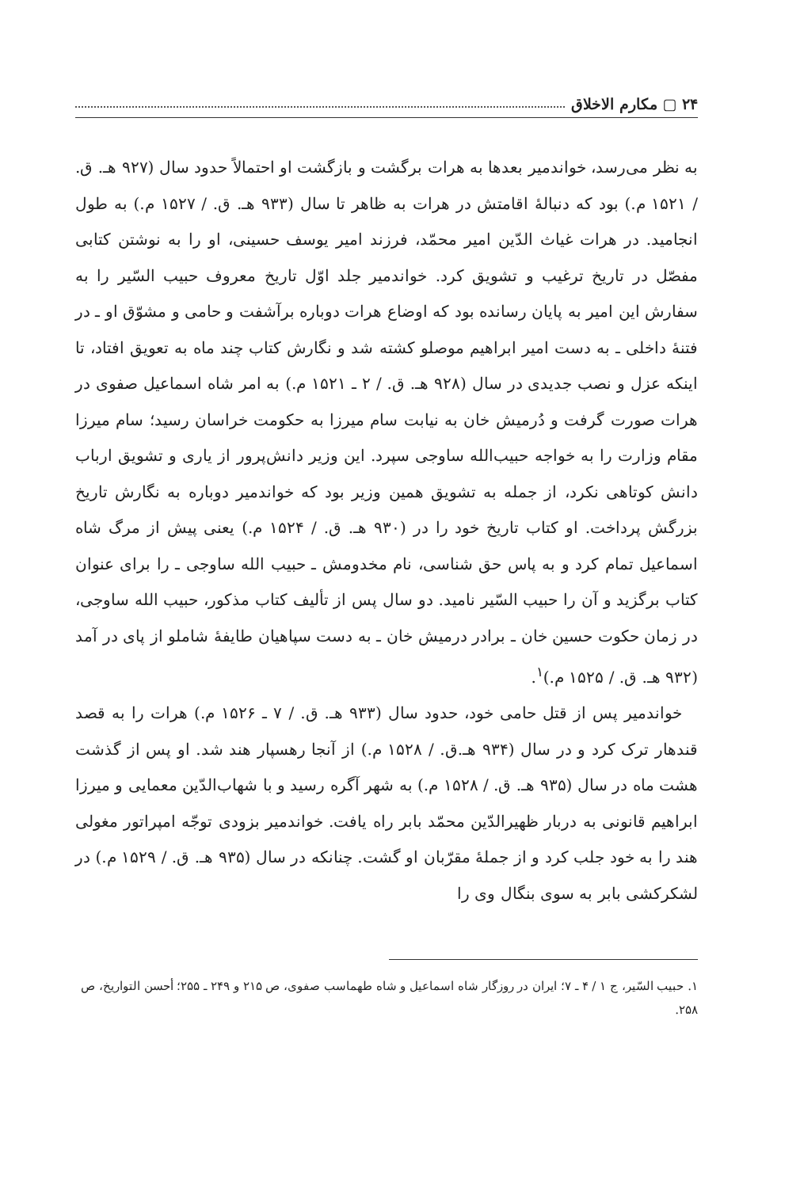۲۴ ▢ مکارم الاخلاق
به نظر می‌رسد، خواندمیر بعدها به هرات برگشت و بازگشت او احتمالاً حدود سال (۹۲۷ هـ. ق. / ۱۵۲۱ م.) بود که دنبالهٔ اقامتش در هرات به ظاهر تا سال (۹۳۳ هـ. ق. / ۱۵۲۷ م.) به طول انجامید. در هرات غیاث الدّین امیر محمّد، فرزند امیر یوسف حسینی، او را به نوشتن کتابی مفصّل در تاریخ ترغیب و تشویق کرد. خواندمیر جلد اوّل تاریخ معروف حبیب السّیر را به سفارش این امیر به پایان رسانده بود که اوضاع هرات دوباره برآشفت و حامی و مشوّق او ـ در فتنهٔ داخلی ـ به دست امیر ابراهیم موصلو کشته شد و نگارش کتاب چند ماه به تعویق افتاد، تا اینکه عزل و نصب جدیدی در سال (۹۲۸ هـ. ق. / ۲ ـ ۱۵۲۱ م.) به امر شاه اسماعیل صفوی در هرات صورت گرفت و دُرمیش خان به نیابت سام میرزا به حکومت خراسان رسید؛ سام میرزا مقام وزارت را به خواجه حبیب‌الله ساوجی سپرد. این وزیر دانش‌پرور از یاری و تشویق ارباب دانش کوتاهی نکرد، از جمله به تشویق همین وزیر بود که خواندمیر دوباره به نگارش تاریخ بزرگش پرداخت. او کتاب تاریخ خود را در (۹۳۰ هـ. ق. / ۱۵۲۴ م.) یعنی پیش از مرگ شاه اسماعیل تمام کرد و به پاس حق شناسی، نام مخدومش ـ حبیب الله ساوجی ـ را برای عنوان کتاب برگزید و آن را حبیب السّیر نامید. دو سال پس از تألیف کتاب مذکور، حبیب الله ساوجی، در زمان حکوت حسین خان ـ برادر درمیش خان ـ به دست سپاهیان طایفهٔ شاملو از پای در آمد (۹۳۲ هـ. ق. / ۱۵۲۵ م.)<sup>۱</sup>.
خواندمیر پس از قتل حامی خود، حدود سال (۹۳۳ هـ. ق. / ۷ ـ ۱۵۲۶ م.) هرات را به قصد قندهار ترک کرد و در سال (۹۳۴ هـ.ق. / ۱۵۲۸ م.) از آنجا رهسپار هند شد. او پس از گذشت هشت ماه در سال (۹۳۵ هـ. ق. / ۱۵۲۸ م.) به شهر آگره رسید و با شهاب‌الدّین معمایی و میرزا ابراهیم قانونی به دربار ظهیرالدّین محمّد بابر راه یافت. خواندمیر بزودی توجّه امپراتور مغولی هند را به خود جلب کرد و از جملهٔ مقرّبان او گشت. چنانکه در سال (۹۳۵ هـ. ق. / ۱۵۲۹ م.) در لشکرکشی بابر به سوی بنگال وی را
۱. حبیب السّیر، ج ۱ / ۴ ـ ۷؛ ایران در روزگار شاه اسماعیل و شاه طهماسب صفوی، ص ۲۱۵ و ۲۴۹ ـ ۲۵۵؛ أحسن التواریخ، ص ۲۵۸.